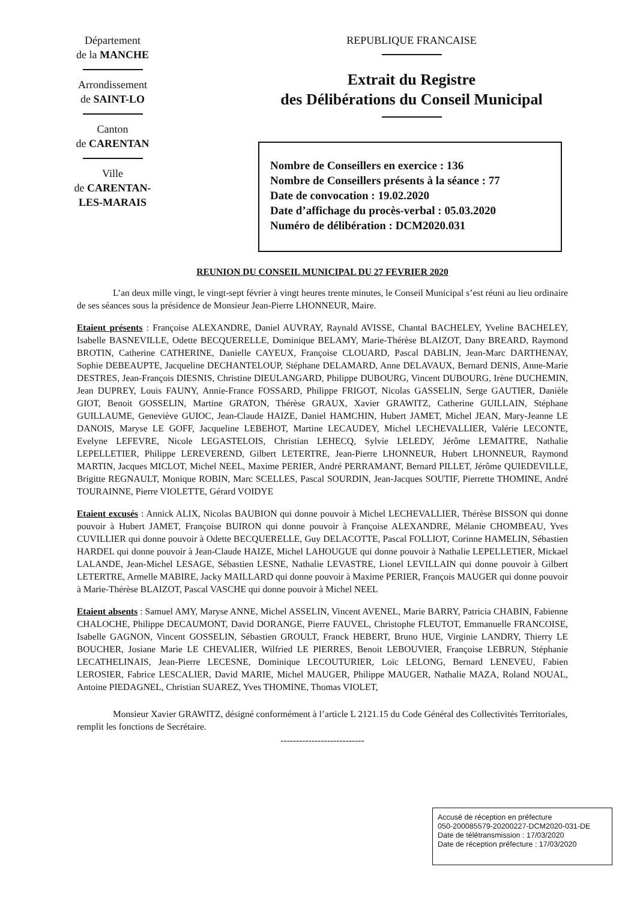Département
de la MANCHE
Arrondissement
de SAINT-LO
Canton
de CARENTAN
Ville
de CARENTAN-
LES-MARAIS
REPUBLIQUE FRANCAISE
Extrait du Registre
des Délibérations du Conseil Municipal
Nombre de Conseillers en exercice : 136
Nombre de Conseillers présents à la séance : 77
Date de convocation : 19.02.2020
Date d’affichage du procès-verbal : 05.03.2020
Numéro de délibération : DCM2020.031
REUNION DU CONSEIL MUNICIPAL DU 27 FEVRIER 2020
L’an deux mille vingt, le vingt-sept février à vingt heures trente minutes, le Conseil Municipal s’est réuni au lieu ordinaire de ses séances sous la présidence de Monsieur Jean-Pierre LHONNEUR, Maire.
Etaient présents : Françoise ALEXANDRE, Daniel AUVRAY, Raynald AVISSE, Chantal BACHELEY, Yveline BACHELEY, Isabelle BASNEVILLE, Odette BECQUERELLE, Dominique BELAMY, Marie-Thérèse BLAIZOT, Dany BREARD, Raymond BROTIN, Catherine CATHERINE, Danielle CAYEUX, Françoise CLOUARD, Pascal DABLIN, Jean-Marc DARTHENAY, Sophie DEBEAUPTE, Jacqueline DECHANTELOUP, Stéphane DELAMARD, Anne DELAVAUX, Bernard DENIS, Anne-Marie DESTRES, Jean-François DIESNIS, Christine DIEULANGARD, Philippe DUBOURG, Vincent DUBOURG, Irène DUCHEMIN, Jean DUPREY, Louis FAUNY, Annie-France FOSSARD, Philippe FRIGOT, Nicolas GASSELIN, Serge GAUTIER, Danièle GIOT, Benoit GOSSELIN, Martine GRATON, Thérèse GRAUX, Xavier GRAWITZ, Catherine GUILLAIN, Stéphane GUILLAUME, Geneviève GUIOC, Jean-Claude HAIZE, Daniel HAMCHIN, Hubert JAMET, Michel JEAN, Mary-Jeanne LE DANOIS, Maryse LE GOFF, Jacqueline LEBEHOT, Martine LECAUDEY, Michel LECHEVALLIER, Valérie LECONTE, Evelyne LEFEVRE, Nicole LEGASTELOIS, Christian LEHECQ, Sylvie LELEDY, Jérôme LEMAITRE, Nathalie LEPELLETIER, Philippe LEREVEREND, Gilbert LETERTRE, Jean-Pierre LHONNEUR, Hubert LHONNEUR, Raymond MARTIN, Jacques MICLOT, Michel NEEL, Maxime PERIER, André PERRAMANT, Bernard PILLET, Jérôme QUIEDEVILLE, Brigitte REGNAULT, Monique ROBIN, Marc SCELLES, Pascal SOURDIN, Jean-Jacques SOUTIF, Pierrette THOMINE, André TOURAINNE, Pierre VIOLETTE, Gérard VOIDYE
Etaient excusés : Annick ALIX, Nicolas BAUBION qui donne pouvoir à Michel LECHEVALLIER, Thérèse BISSON qui donne pouvoir à Hubert JAMET, Françoise BUIRON qui donne pouvoir à Françoise ALEXANDRE, Mélanie CHOMBEAU, Yves CUVILLIER qui donne pouvoir à Odette BECQUERELLE, Guy DELACOTTE, Pascal FOLLIOT, Corinne HAMELIN, Sébastien HARDEL qui donne pouvoir à Jean-Claude HAIZE, Michel LAHOUGUE qui donne pouvoir à Nathalie LEPELLETIER, Mickael LALANDE, Jean-Michel LESAGE, Sébastien LESNE, Nathalie LEVASTRE, Lionel LEVILLAIN qui donne pouvoir à Gilbert LETERTRE, Armelle MABIRE, Jacky MAILLARD qui donne pouvoir à Maxime PERIER, François MAUGER qui donne pouvoir à Marie-Thérèse BLAIZOT, Pascal VASCHE qui donne pouvoir à Michel NEEL
Etaient absents : Samuel AMY, Maryse ANNE, Michel ASSELIN, Vincent AVENEL, Marie BARRY, Patricia CHABIN, Fabienne CHALOCHE, Philippe DECAUMONT, David DORANGE, Pierre FAUVEL, Christophe FLEUTOT, Emmanuelle FRANCOISE, Isabelle GAGNON, Vincent GOSSELIN, Sébastien GROULT, Franck HEBERT, Bruno HUE, Virginie LANDRY, Thierry LE BOUCHER, Josiane Marie LE CHEVALIER, Wilfried LE PIERRES, Benoit LEBOUVIER, Françoise LEBRUN, Stéphanie LECATHELINAIS, Jean-Pierre LECESNE, Dominique LECOUTURIER, Loïc LELONG, Bernard LENEVEU, Fabien LEROSIER, Fabrice LESCALIER, David MARIE, Michel MAUGER, Philippe MAUGER, Nathalie MAZA, Roland NOUAL, Antoine PIEDAGNEL, Christian SUAREZ, Yves THOMINE, Thomas VIOLET,
Monsieur Xavier GRAWITZ, désigné conformément à l’article L 2121.15 du Code Général des Collectivités Territoriales, remplit les fonctions de Secrétaire.
---------------------------
Accusé de réception en préfecture
050-200085579-20200227-DCM2020-031-DE
Date de télétransmission : 17/03/2020
Date de réception préfecture : 17/03/2020